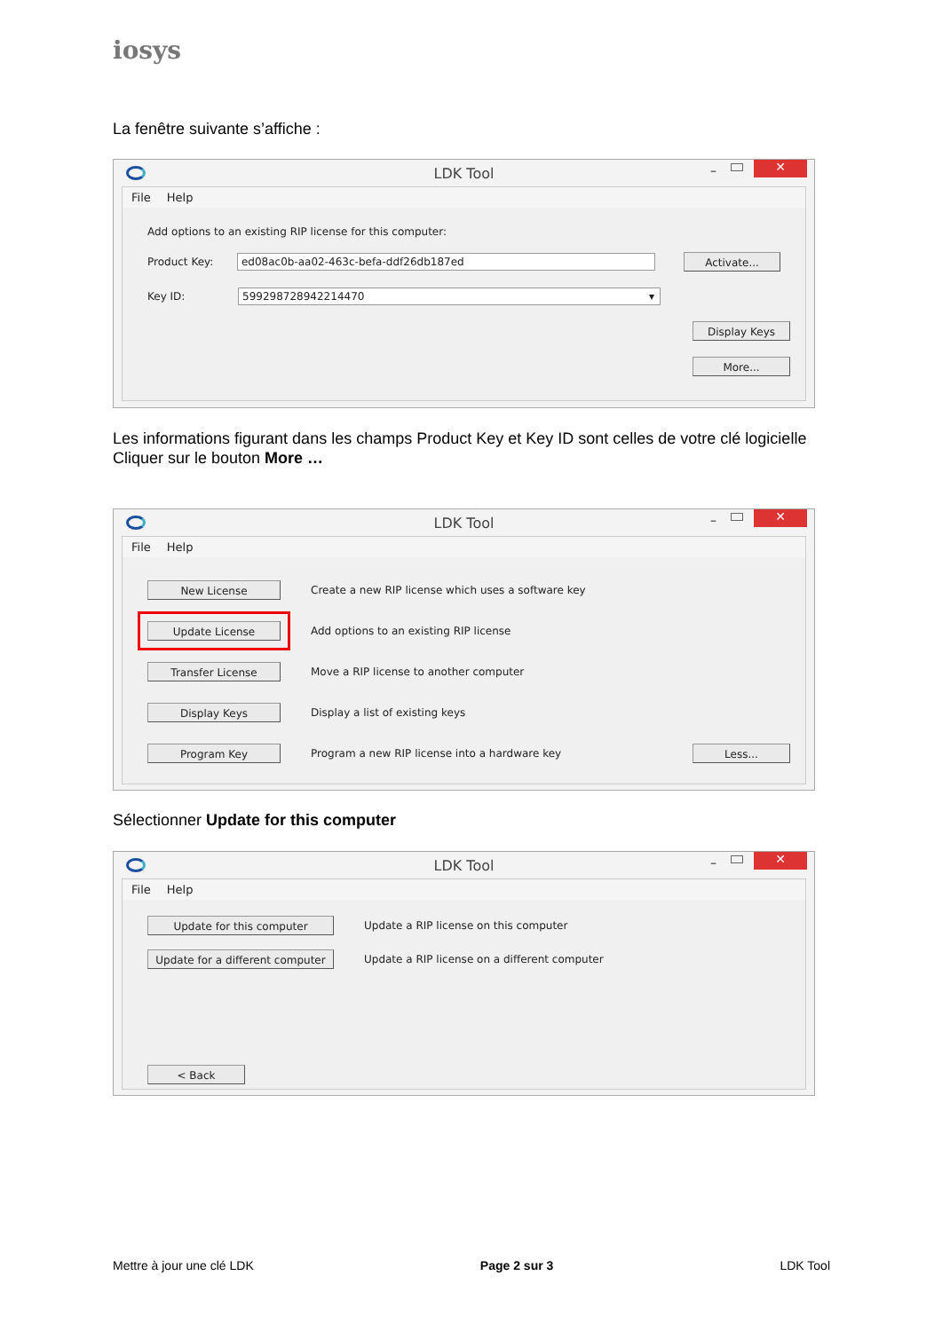iosys
La fenêtre suivante s’affiche :
LDK Tool
– ✕
File Help
Add options to an existing RIP license for this computer:
Product Key:
ed08ac0b-aa02-463c-befa-ddf26db187ed
Activate...
Key ID:
599298728942214470 ▾
Display Keys
More...
Les informations figurant dans les champs Product Key et Key ID sont celles de votre clé logicielle
Cliquer sur le bouton More …
LDK Tool
– ✕
File Help
New License Create a new RIP license which uses a software key
Update License Add options to an existing RIP license
Transfer License Move a RIP license to another computer
Display Keys Display a list of existing keys
Program Key Program a new RIP license into a hardware key Less...
Sélectionner Update for this computer
LDK Tool
– ✕
File Help
Update for this computer Update a RIP license on this computer
Update for a different computer Update a RIP license on a different computer
< Back
Mettre à jour une clé LDK Page 2 sur 3 LDK Tool